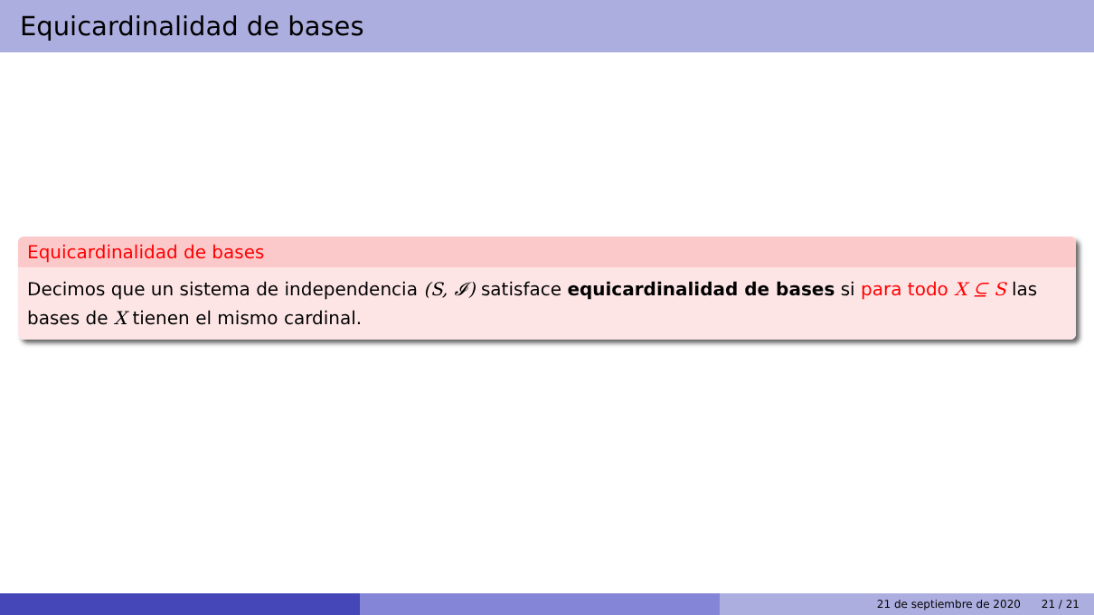Equicardinalidad de bases
Equicardinalidad de bases
Decimos que un sistema de independencia (S, 𝓘) satisface equicardinalidad de bases si para todo X ⊆ S las bases de X tienen el mismo cardinal.
21 de septiembre de 2020 21 / 21